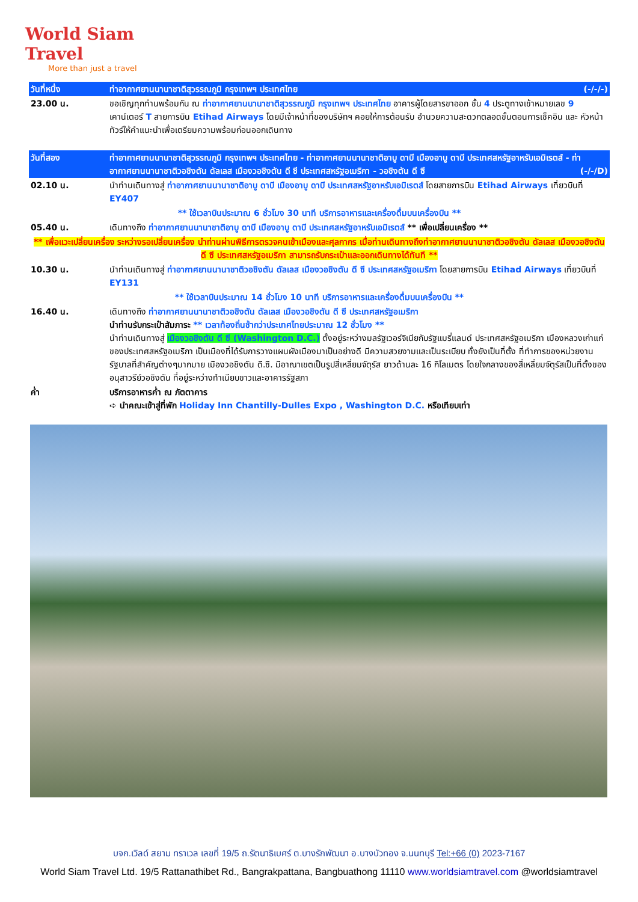World Siam Travel
More than just a travel
| วันที่หนึ่ง | ท่าอากาศยานนานาชาติสุวรรณภูมิ กรุงเทพฯ ประเทศไทย (-/-/-) |
| 23.00 น. | ขอเชิญทุกท่านพร้อมกัน ณ ท่าอากาศยานนานาชาติสุวรรณภูมิ กรุงเทพฯ ประเทศไทย อาคารผู้โดยสารขาออก ชั้น 4 ประตูทางเข้าหมายเลข 9 เคาน์เตอร์ T สายการบิน Etihad Airways โดยมีเจ้าหน้าที่ของบริษัทฯ คอยให้การต้อนรับ อำนวยความสะดวกตลอดขั้นตอนการเช็คอิน และ หัวหน้าทัวร์ให้คำแนะนำเพื่อเตรียมความพร้อมก่อนออกเดินทาง |
| วันที่สอง | ท่าอากาศยานนานาชาติสุวรรณภูมิ กรุงเทพฯ ประเทศไทย - ท่าอากาศยานนานาชาติอาบู ดาบี เมืองอาบู ดาบี ประเทศสหรัฐอาหรับเอมิเรตส์ - ท่าอากาศยานนานาชาติวอชิงตัน ดัลเลส เมืองวอชิงตัน ดี ซี ประเทศสหรัฐอเมริกา - วอชิงตัน ดี ซี (-/-/D) |
| 02.10 น. | นำท่านเดินทางสู่ ท่าอากาศยานนานาชาติอาบู ดาบี เมืองอาบู ดาบี ประเทศสหรัฐอาหรับเอมิเรตส์ โดยสายการบิน Etihad Airways เที่ยวบินที่ EY407 |
| ** ใช้เวลาบินประมาณ 6 ชั่วโมง 30 นาที บริการอาหารและเครื่องดื่มบนเครื่องบิน ** | |
| 05.40 น. | เดินทางถึง ท่าอากาศยานนานาชาติอาบู ดาบี เมืองอาบู ดาบี ประเทศสหรัฐอาหรับเอมิเรตส์ ** เพื่อเปลี่ยนเครื่อง ** |
| ** เพื่อแวะเปลี่ยนเครื่อง ระหว่างรอเปลี่ยนเครื่อง นำท่านผ่านพิธีการตรวจคนเข้าเมืองและศุลกากร เมื่อท่านเดินทางถึงท่าอากาศยานนานาชาติวอชิงตัน ดัลเลส เมืองวอชิงตัน ดี ซี ประเทศสหรัฐอเมริกา สามารถรับกระเป๋าและออกเดินทางได้ทันที ** | |
| 10.30 น. | นำท่านเดินทางสู่ ท่าอากาศยานนานาชาติวอชิงตัน ดัลเลส เมืองวอชิงตัน ดี ซี ประเทศสหรัฐอเมริกา โดยสายการบิน Etihad Airways เที่ยวบินที่ EY131 |
| ** ใช้เวลาบินประมาณ 14 ชั่วโมง 10 นาที บริการอาหารและเครื่องดื่มบนเครื่องบิน ** | |
| 16.40 น. | เดินทางถึง ท่าอากาศยานนานาชาติวอชิงตัน ดัลเลส เมืองวอชิงตัน ดี ซี ประเทศสหรัฐอเมริกา นำท่านรับกระเป๋าสัมภาระ ** เวลาท้องถิ่นช้ากว่าประเทศไทยประมาณ 12 ชั่วโมง ** นำท่านเดินทางสู่ เมืองวอชิงตัน ดี ซี (Washington D.C.) ตั้งอยู่ระหว่างมลรัฐเวอร์จิเนียกับรัฐแมรี่แลนด์ ประเทศสหรัฐอเมริกา เมืองหลวงเก่าแก่ของประเทศสหรัฐอเมริกา เป็นเมืองที่ได้รับการวางแผนผังเมืองมาเป็นอย่างดี มีความสวยงามและเป็นระเบียบ ทั้งยังเป็นที่ตั้ง ที่ทำการของหน่วยงานรัฐบาลที่สำคัญต่างๆมากมาย เมืองวอชิงตัน ดี.ซี. มีอาณาเขตเป็นรูปสี่เหลี่ยมจัตุรัส ยาวด้านละ 16 กิโลเมตร โดยใจกลางของสี่เหลี่ยมจัตุรัสเป็นที่ตั้งของอนุสาวรีย์วอชิงตัน ที่อยู่ระหว่างทำเนียบขาวและอาคารรัฐสภา |
| ค่ำ | บริการอาหารค่ำ ณ ภัตตาคาร ➪ นำคณะเข้าสู่ที่พัก Holiday Inn Chantilly-Dulles Expo , Washington D.C. หรือเทียบเท่า |
บจก.เวิลด์ สยาม ทราเวล เลขที่ 19/5 ถ.รัตนาธิเบศร์ ต.บางรักพัฒนา อ.บางบัวทอง จ.นนทบุรี Tel:+66 (0) 2023-7167
World Siam Travel Ltd. 19/5 Rattanathibet Rd., Bangrakpattana, Bangbuathong 11110 www.worldsiamtravel.com @worldsiamtravel